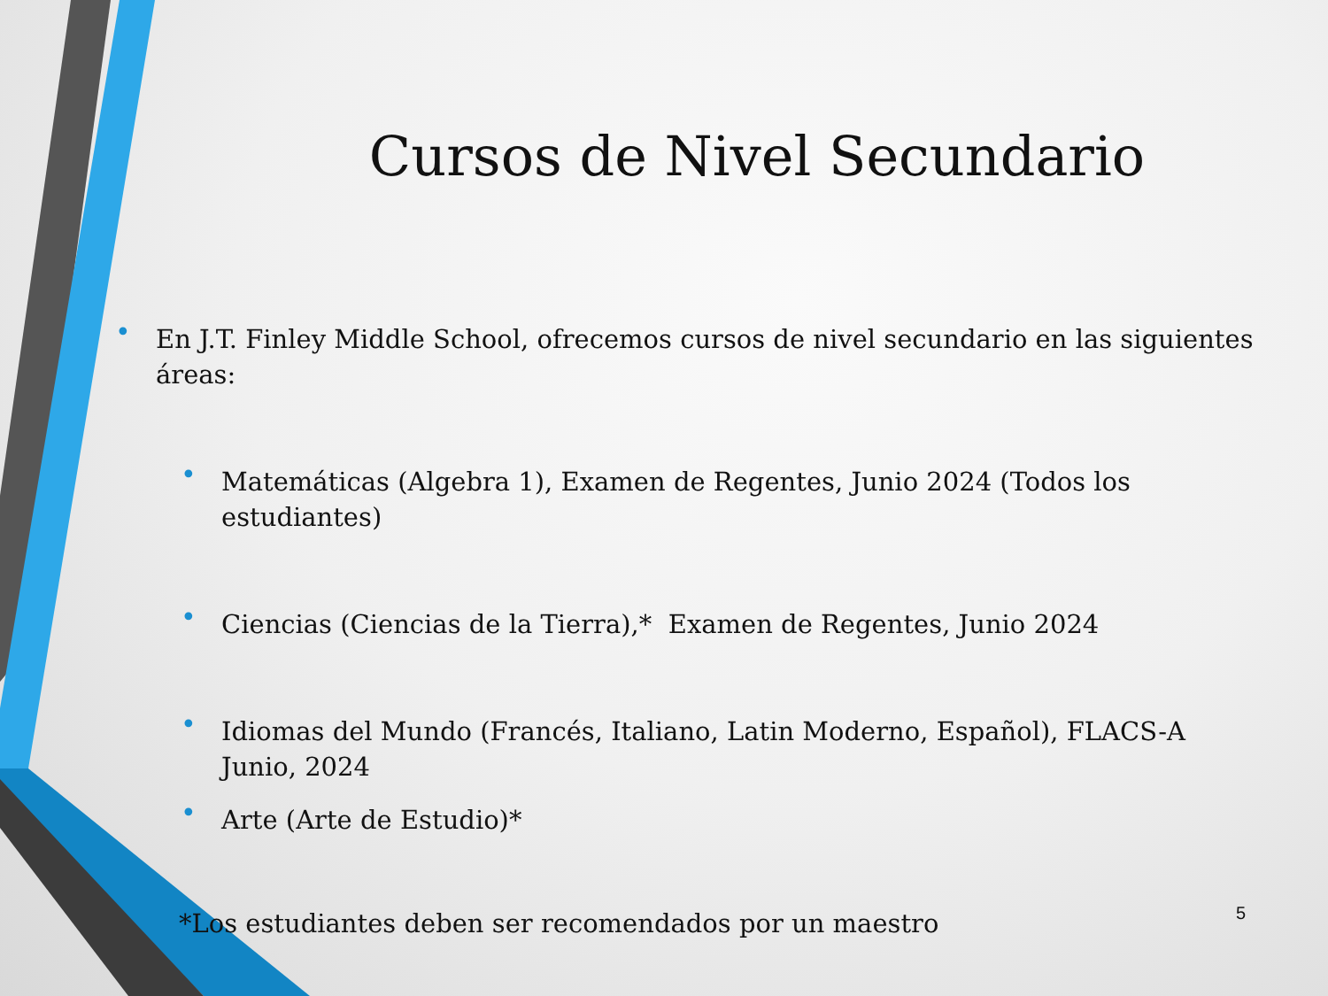Cursos de Nivel Secundario
• En J.T. Finley Middle School, ofrecemos cursos de nivel secundario en las siguientes áreas:
• Matemáticas (Algebra 1), Examen de Regentes, Junio 2024 (Todos los estudiantes)
• Ciencias (Ciencias de la Tierra),* Examen de Regentes, Junio 2024
• Idiomas del Mundo (Francés, Italiano, Latin Moderno, Español), FLACS-A Junio, 2024
• Arte (Arte de Estudio)*
*Los estudiantes deben ser recomendados por un maestro
5